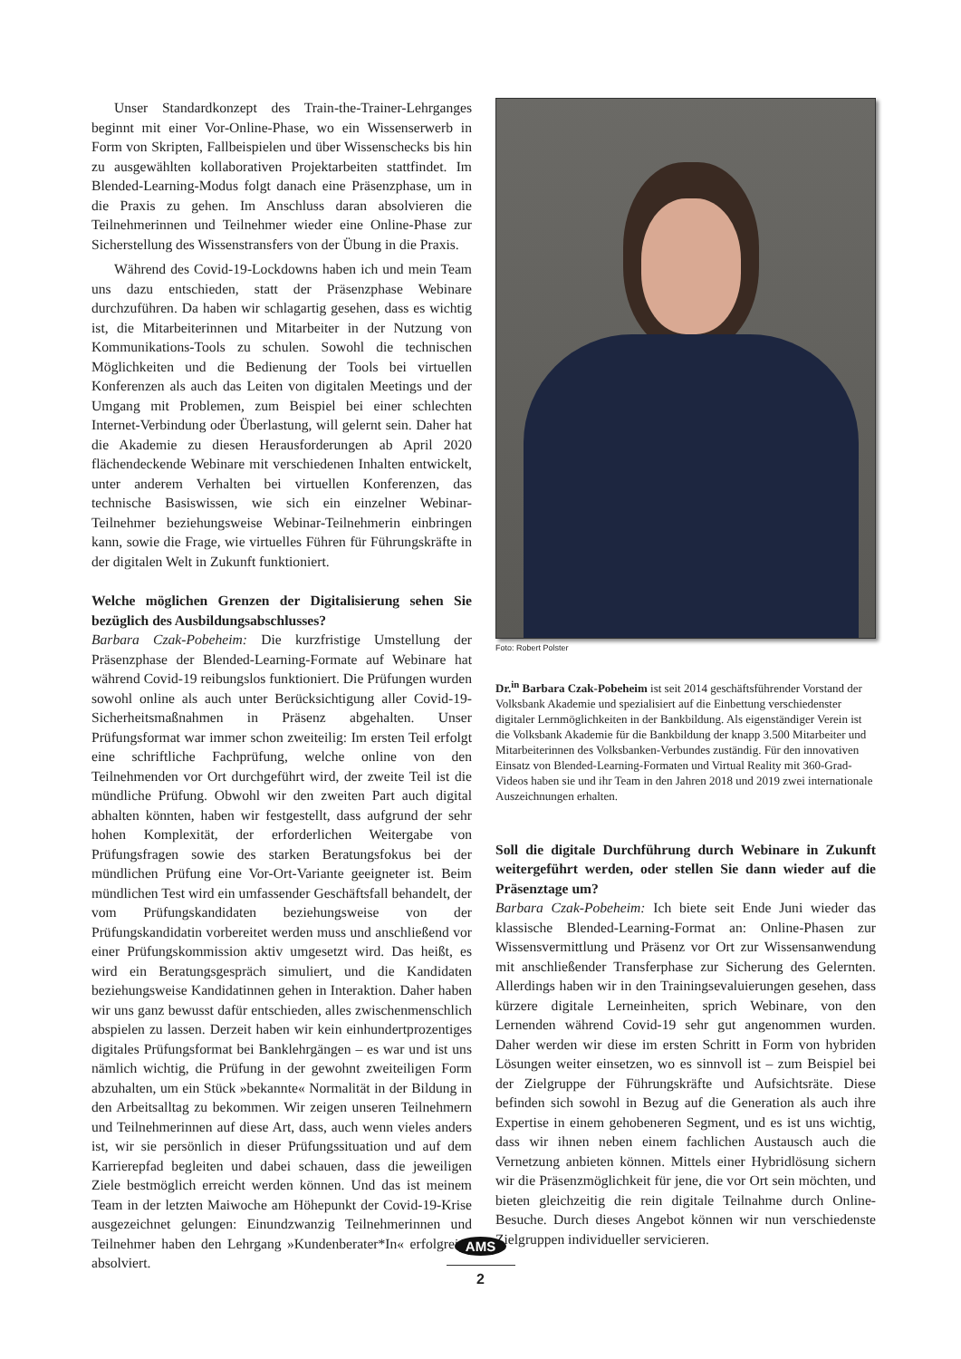Unser Standardkonzept des Train-the-Trainer-Lehrganges beginnt mit einer Vor-Online-Phase, wo ein Wissenserwerb in Form von Skripten, Fallbeispielen und über Wissenschecks bis hin zu ausgewählten kollaborativen Projektarbeiten stattfindet. Im Blended-Learning-Modus folgt danach eine Präsenzphase, um in die Praxis zu gehen. Im Anschluss daran absolvieren die Teilnehmerinnen und Teilnehmer wieder eine Online-Phase zur Sicherstellung des Wissenstransfers von der Übung in die Praxis.
Während des Covid-19-Lockdowns haben ich und mein Team uns dazu entschieden, statt der Präsenzphase Webinare durchzuführen. Da haben wir schlagartig gesehen, dass es wichtig ist, die Mitarbeiterinnen und Mitarbeiter in der Nutzung von Kommunikations-Tools zu schulen. Sowohl die technischen Möglichkeiten und die Bedienung der Tools bei virtuellen Konferenzen als auch das Leiten von digitalen Meetings und der Umgang mit Problemen, zum Beispiel bei einer schlechten Internet-Verbindung oder Überlastung, will gelernt sein. Daher hat die Akademie zu diesen Herausforderungen ab April 2020 flächendeckende Webinare mit verschiedenen Inhalten entwickelt, unter anderem Verhalten bei virtuellen Konferenzen, das technische Basiswissen, wie sich ein einzelner Webinar-Teilnehmer beziehungsweise Webinar-Teilnehmerin einbringen kann, sowie die Frage, wie virtuelles Führen für Führungskräfte in der digitalen Welt in Zukunft funktioniert.
Welche möglichen Grenzen der Digitalisierung sehen Sie bezüglich des Ausbildungsabschlusses?
Barbara Czak-Pobeheim: Die kurzfristige Umstellung der Präsenzphase der Blended-Learning-Formate auf Webinare hat während Covid-19 reibungslos funktioniert. Die Prüfungen wurden sowohl online als auch unter Berücksichtigung aller Covid-19-Sicherheitsmaßnahmen in Präsenz abgehalten. Unser Prüfungsformat war immer schon zweiteilig: Im ersten Teil erfolgt eine schriftliche Fachprüfung, welche online von den Teilnehmenden vor Ort durchgeführt wird, der zweite Teil ist die mündliche Prüfung. Obwohl wir den zweiten Part auch digital abhalten könnten, haben wir festgestellt, dass aufgrund der sehr hohen Komplexität, der erforderlichen Weitergabe von Prüfungsfragen sowie des starken Beratungsfokus bei der mündlichen Prüfung eine Vor-Ort-Variante geeigneter ist. Beim mündlichen Test wird ein umfassender Geschäftsfall behandelt, der vom Prüfungskandidaten beziehungsweise von der Prüfungskandidatin vorbereitet werden muss und anschließend vor einer Prüfungskommission aktiv umgesetzt wird. Das heißt, es wird ein Beratungsgespräch simuliert, und die Kandidaten beziehungsweise Kandidatinnen gehen in Interaktion. Daher haben wir uns ganz bewusst dafür entschieden, alles zwischenmenschlich abspielen zu lassen. Derzeit haben wir kein einhundertprozentiges digitales Prüfungsformat bei Banklehrgängen – es war und ist uns nämlich wichtig, die Prüfung in der gewohnt zweiteiligen Form abzuhalten, um ein Stück »bekannte« Normalität in der Bildung in den Arbeitsalltag zu bekommen. Wir zeigen unseren Teilnehmern und Teilnehmerinnen auf diese Art, dass, auch wenn vieles anders ist, wir sie persönlich in dieser Prüfungssituation und auf dem Karrierepfad begleiten und dabei schauen, dass die jeweiligen Ziele bestmöglich erreicht werden können. Und das ist meinem Team in der letzten Maiwoche am Höhepunkt der Covid-19-Krise ausgezeichnet gelungen: Einundzwanzig Teilnehmerinnen und Teilnehmer haben den Lehrgang »Kundenberater*In« erfolgreich absolviert.
Foto: Robert Polster
Dr.<sup>in</sup> Barbara Czak-Pobeheim ist seit 2014 geschäftsführender Vorstand der Volksbank Akademie und spezialisiert auf die Einbettung verschiedenster digitaler Lernmöglichkeiten in der Bankbildung. Als eigenständiger Verein ist die Volksbank Akademie für die Bankbildung der knapp 3.500 Mitarbeiter und Mitarbeiterinnen des Volksbanken-Verbundes zuständig. Für den innovativen Einsatz von Blended-Learning-Formaten und Virtual Reality mit 360-Grad-Videos haben sie und ihr Team in den Jahren 2018 und 2019 zwei internationale Auszeichnungen erhalten.
Soll die digitale Durchführung durch Webinare in Zukunft weitergeführt werden, oder stellen Sie dann wieder auf die Präsenztage um?
Barbara Czak-Pobeheim: Ich biete seit Ende Juni wieder das klassische Blended-Learning-Format an: Online-Phasen zur Wissensvermittlung und Präsenz vor Ort zur Wissensanwendung mit anschließender Transferphase zur Sicherung des Gelernten. Allerdings haben wir in den Trainingsevaluierungen gesehen, dass kürzere digitale Lerneinheiten, sprich Webinare, von den Lernenden während Covid-19 sehr gut angenommen wurden. Daher werden wir diese im ersten Schritt in Form von hybriden Lösungen weiter einsetzen, wo es sinnvoll ist – zum Beispiel bei der Zielgruppe der Führungskräfte und Aufsichtsräte. Diese befinden sich sowohl in Bezug auf die Generation als auch ihre Expertise in einem gehobeneren Segment, und es ist uns wichtig, dass wir ihnen neben einem fachlichen Austausch auch die Vernetzung anbieten können. Mittels einer Hybridlösung sichern wir die Präsenzmöglichkeit für jene, die vor Ort sein möchten, und bieten gleichzeitig die rein digitale Teilnahme durch Online-Besuche. Durch dieses Angebot können wir nun verschiedenste Zielgruppen individueller servicieren.
AMS
2